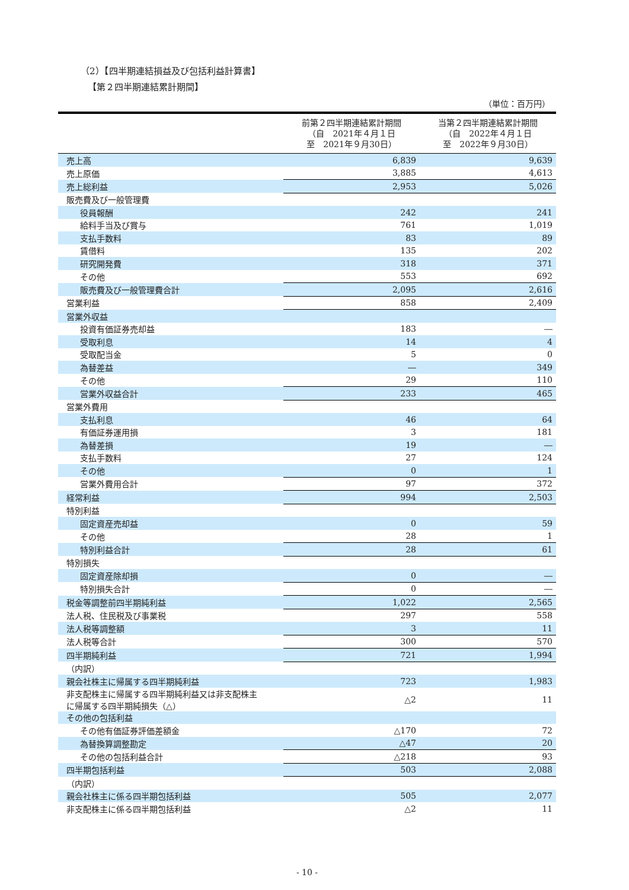（2）【四半期連結損益及び包括利益計算書】
【第２四半期連結累計期間】
（単位：百万円）
| | 前第２四半期連結累計期間 （自 2021年４月１日 至 2021年９月30日） | 当第２四半期連結累計期間 （自 2022年４月１日 至 2022年９月30日） |
| --- | --- | --- |
| 売上高 | 6,839 | 9,639 |
| 売上原価 | 3,885 | 4,613 |
| 売上総利益 | 2,953 | 5,026 |
| 販売費及び一般管理費 | | |
| 役員報酬 | 242 | 241 |
| 給料手当及び賞与 | 761 | 1,019 |
| 支払手数料 | 83 | 89 |
| 賃借料 | 135 | 202 |
| 研究開発費 | 318 | 371 |
| その他 | 553 | 692 |
| 販売費及び一般管理費合計 | 2,095 | 2,616 |
| 営業利益 | 858 | 2,409 |
| 営業外収益 | | |
| 投資有価証券売却益 | 183 | ― |
| 受取利息 | 14 | 4 |
| 受取配当金 | 5 | 0 |
| 為替差益 | ― | 349 |
| その他 | 29 | 110 |
| 営業外収益合計 | 233 | 465 |
| 営業外費用 | | |
| 支払利息 | 46 | 64 |
| 有価証券運用損 | 3 | 181 |
| 為替差損 | 19 | ― |
| 支払手数料 | 27 | 124 |
| その他 | 0 | 1 |
| 営業外費用合計 | 97 | 372 |
| 経常利益 | 994 | 2,503 |
| 特別利益 | | |
| 固定資産売却益 | 0 | 59 |
| その他 | 28 | 1 |
| 特別利益合計 | 28 | 61 |
| 特別損失 | | |
| 固定資産除却損 | 0 | ― |
| 特別損失合計 | 0 | ― |
| 税金等調整前四半期純利益 | 1,022 | 2,565 |
| 法人税、住民税及び事業税 | 297 | 558 |
| 法人税等調整額 | 3 | 11 |
| 法人税等合計 | 300 | 570 |
| 四半期純利益 | 721 | 1,994 |
| （内訳） | | |
| 親会社株主に帰属する四半期純利益 | 723 | 1,983 |
| 非支配株主に帰属する四半期純利益又は非支配株主 に帰属する四半期純損失（△） | △2 | 11 |
| その他の包括利益 | | |
| その他有価証券評価差額金 | △170 | 72 |
| 為替換算調整勘定 | △47 | 20 |
| その他の包括利益合計 | △218 | 93 |
| 四半期包括利益 | 503 | 2,088 |
| （内訳） | | |
| 親会社株主に係る四半期包括利益 | 505 | 2,077 |
| 非支配株主に係る四半期包括利益 | △2 | 11 |
- 10 -